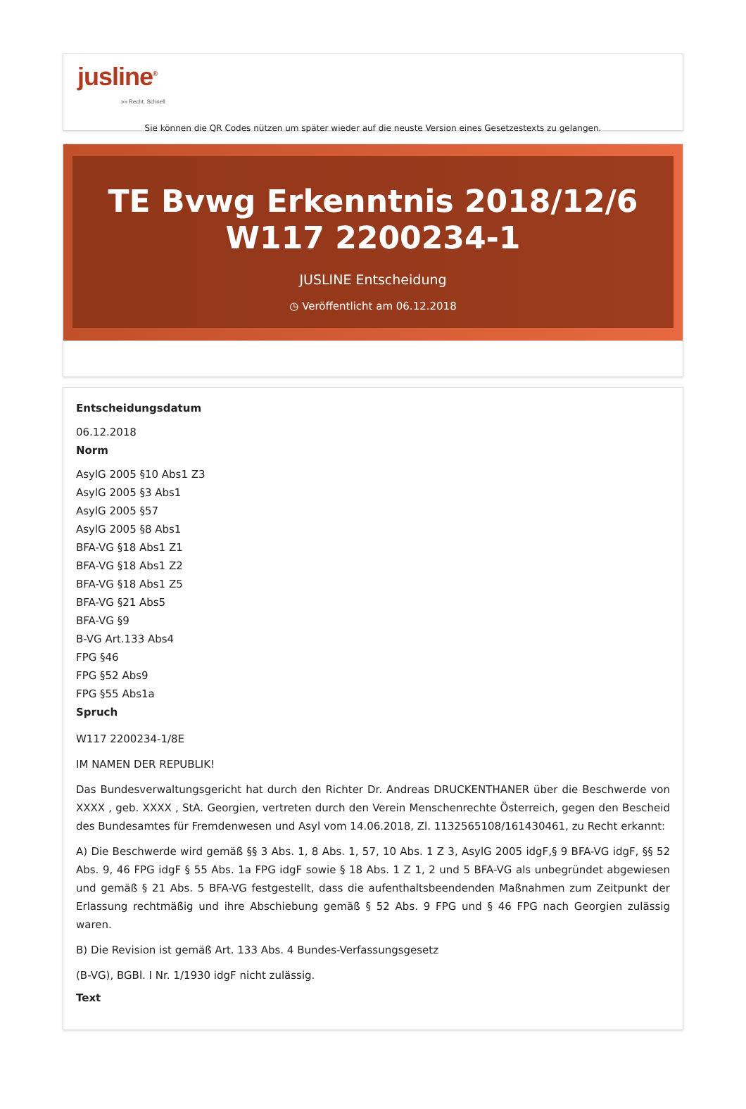jusline<sup>®</sup>
»» Recht. Schnell
Sie können die QR Codes nützen um später wieder auf die neuste Version eines Gesetzestexts zu gelangen.
TE Bvwg Erkenntnis 2018/12/6 W117 2200234-1
JUSLINE Entscheidung
◷ Veröffentlicht am 06.12.2018
Entscheidungsdatum
06.12.2018
Norm
AsylG 2005 §10 Abs1 Z3
AsylG 2005 §3 Abs1
AsylG 2005 §57
AsylG 2005 §8 Abs1
BFA-VG §18 Abs1 Z1
BFA-VG §18 Abs1 Z2
BFA-VG §18 Abs1 Z5
BFA-VG §21 Abs5
BFA-VG §9
B-VG Art.133 Abs4
FPG §46
FPG §52 Abs9
FPG §55 Abs1a
Spruch
W117 2200234-1/8E
IM NAMEN DER REPUBLIK!
Das Bundesverwaltungsgericht hat durch den Richter Dr. Andreas DRUCKENTHANER über die Beschwerde von XXXX , geb. XXXX , StA. Georgien, vertreten durch den Verein Menschenrechte Österreich, gegen den Bescheid des Bundesamtes für Fremdenwesen und Asyl vom 14.06.2018, Zl. 1132565108/161430461, zu Recht erkannt:
A) Die Beschwerde wird gemäß §§ 3 Abs. 1, 8 Abs. 1, 57, 10 Abs. 1 Z 3, AsylG 2005 idgF,§ 9 BFA-VG idgF, §§ 52 Abs. 9, 46 FPG idgF § 55 Abs. 1a FPG idgF sowie § 18 Abs. 1 Z 1, 2 und 5 BFA-VG als unbegründet abgewiesen und gemäß § 21 Abs. 5 BFA-VG festgestellt, dass die aufenthaltsbeendenden Maßnahmen zum Zeitpunkt der Erlassung rechtmäßig und ihre Abschiebung gemäß § 52 Abs. 9 FPG und § 46 FPG nach Georgien zulässig waren.
B) Die Revision ist gemäß Art. 133 Abs. 4 Bundes-Verfassungsgesetz
(B-VG), BGBl. I Nr. 1/1930 idgF nicht zulässig.
Text